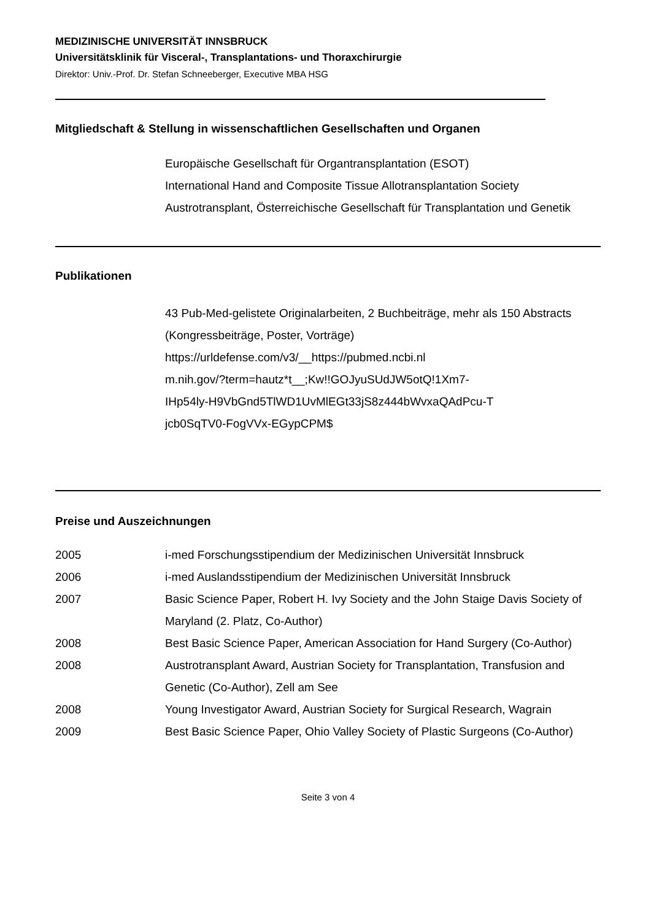MEDIZINISCHE UNIVERSITÄT INNSBRUCK
Universitätsklinik für Visceral-, Transplantations- und Thoraxchirurgie
Direktor: Univ.-Prof. Dr. Stefan Schneeberger, Executive MBA HSG
Mitgliedschaft & Stellung in wissenschaftlichen Gesellschaften und Organen
Europäische Gesellschaft für Organtransplantation (ESOT)
International Hand and Composite Tissue Allotransplantation Society
Austrotransplant, Österreichische Gesellschaft für Transplantation und Genetik
Publikationen
43 Pub-Med-gelistete Originalarbeiten, 2 Buchbeiträge, mehr als 150 Abstracts (Kongressbeiträge, Poster, Vorträge)
https://urldefense.com/v3/__https://pubmed.ncbi.nl
m.nih.gov/?term=hautz*t__;Kw!!GOJyuSUdJW5otQ!1Xm7-
IHp54ly-H9VbGnd5TlWD1UvMlEGt33jS8z444bWvxaQAdPcu-T
jcb0SqTV0-FogVVx-EGypCPM$
Preise und Auszeichnungen
2005 i-med Forschungsstipendium der Medizinischen Universität Innsbruck
2006 i-med Auslandsstipendium der Medizinischen Universität Innsbruck
2007 Basic Science Paper, Robert H. Ivy Society and the John Staige Davis Society of Maryland (2. Platz, Co-Author)
2008 Best Basic Science Paper, American Association for Hand Surgery (Co-Author)
2008 Austrotransplant Award, Austrian Society for Transplantation, Transfusion and Genetic (Co-Author), Zell am See
2008 Young Investigator Award, Austrian Society for Surgical Research, Wagrain
2009 Best Basic Science Paper, Ohio Valley Society of Plastic Surgeons (Co-Author)
Seite 3 von 4